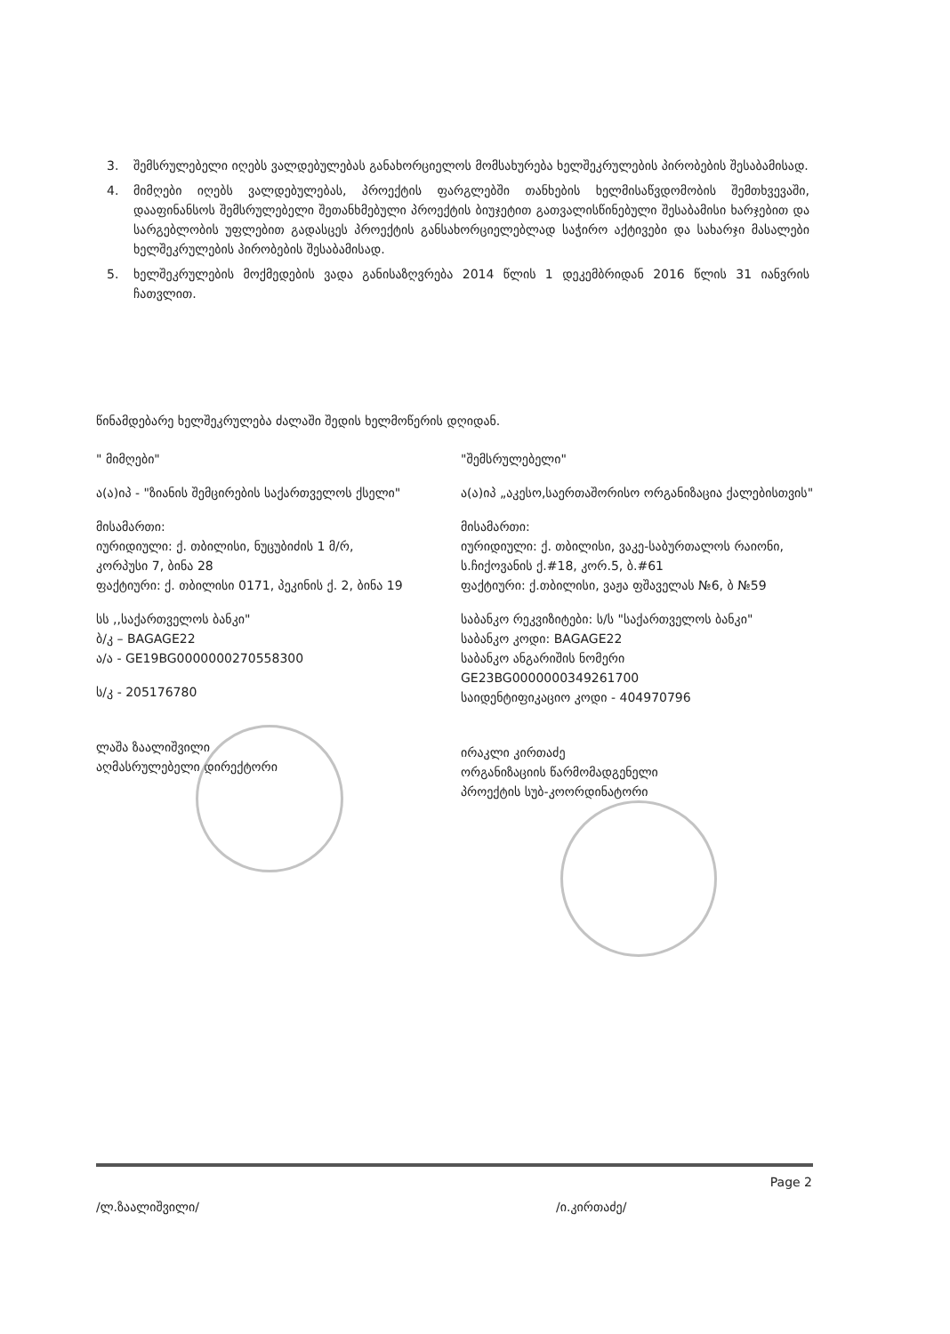3. შემსრულებელი იღებს ვალდებულებას განახორციელოს მომსახურება ხელშეკრულების პირობების შესაბამისად.
4. მიმღები იღებს ვალდებულებას, პროექტის ფარგლებში თანხების ხელმისაწვდომობის შემთხვევაში, დააფინანსოს შემსრულებელი შეთანხმებული პროექტის ბიუჯეტით გათვალისწინებული შესაბამისი ხარჯებით და სარგებლობის უფლებით გადასცეს პროექტის განსახორციელებლად საჭირო აქტივები და სახარჯი მასალები ხელშეკრულების პირობების შესაბამისად.
5. ხელშეკრულების მოქმედების ვადა განისაზღვრება 2014 წლის 1 დეკემბრიდან 2016 წლის 31 იანვრის ჩათვლით.
წინამდებარე ხელშეკრულება ძალაში შედის ხელმოწერის დღიდან.
" მიმღები"
ა(ა)იპ - "ზიანის შემცირების საქართველოს ქსელი"
მისამართი:
იურიდიული: ქ. თბილისი, ნუცუბიძის 1 მ/რ,
კორპუსი 7, ბინა 28
ფაქტიური: ქ. თბილისი 0171, პეკინის ქ. 2, ბინა 19
სს ,,საქართველოს ბანკი"
ბ/კ – BAGAGE22
ა/ა - GE19BG0000000270558300
ს/კ - 205176780
ლაშა ზაალიშვილი
აღმასრულებელი დირექტორი
"შემსრულებელი"
ა(ა)იპ „აკესო,საერთაშორისო ორგანიზაცია ქალებისთვის"
მისამართი:
იურიდიული: ქ. თბილისი, ვაკე-საბურთალოს რაიონი, ს.ჩიქოვანის ქ.#18, კორ.5, ბ.#61
ფაქტიური: ქ.თბილისი, ვაჟა ფშაველას №6, ბ №59
საბანკო რეკვიზიტები: ს/ს "საქართველოს ბანკი"
საბანკო კოდი: BAGAGE22
საბანკო ანგარიშის ნომერი
GE23BG0000000349261700
საიდენტიფიკაციო კოდი - 404970796
ირაკლი კირთაძე
ორგანიზაციის წარმომადგენელი
პროექტის სუბ-კოორდინატორი
Page 2
/ლ.ზაალიშვილი/ /ი.კირთაძე/